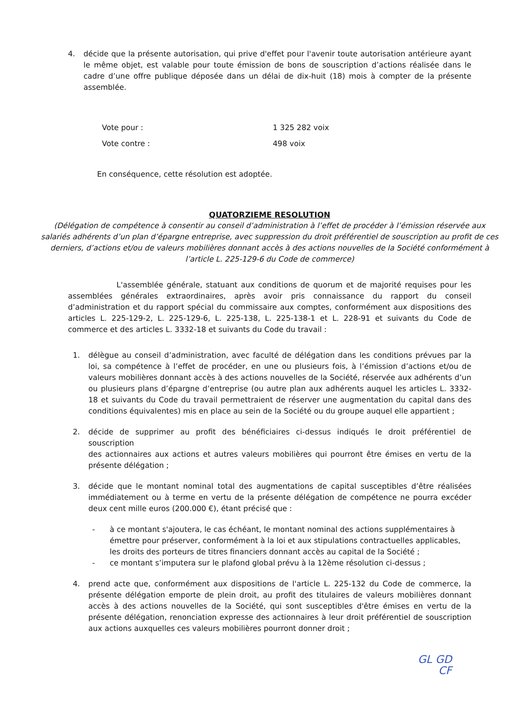4. décide que la présente autorisation, qui prive d'effet pour l'avenir toute autorisation antérieure ayant le même objet, est valable pour toute émission de bons de souscription d’actions réalisée dans le cadre d’une offre publique déposée dans un délai de dix-huit (18) mois à compter de la présente assemblée.
Vote pour : 1 325 282 voix
Vote contre : 498 voix
En conséquence, cette résolution est adoptée.
QUATORZIEME RESOLUTION
(Délégation de compétence à consentir au conseil d’administration à l’effet de procéder à l’émission réservée aux salariés adhérents d’un plan d’épargne entreprise, avec suppression du droit préférentiel de souscription au profit de ces derniers, d’actions et/ou de valeurs mobilières donnant accès à des actions nouvelles de la Société conformément à l’article L. 225-129-6 du Code de commerce)
L'assemblée générale, statuant aux conditions de quorum et de majorité requises pour les assemblées générales extraordinaires, après avoir pris connaissance du rapport du conseil d’administration et du rapport spécial du commissaire aux comptes, conformément aux dispositions des articles L. 225-129-2, L. 225-129-6, L. 225-138, L. 225-138-1 et L. 228-91 et suivants du Code de commerce et des articles L. 3332-18 et suivants du Code du travail :
1. délègue au conseil d’administration, avec faculté de délégation dans les conditions prévues par la loi, sa compétence à l’effet de procéder, en une ou plusieurs fois, à l’émission d’actions et/ou de valeurs mobilières donnant accès à des actions nouvelles de la Société, réservée aux adhérents d’un ou plusieurs plans d’épargne d’entreprise (ou autre plan aux adhérents auquel les articles L. 3332-18 et suivants du Code du travail permettraient de réserver une augmentation du capital dans des conditions équivalentes) mis en place au sein de la Société ou du groupe auquel elle appartient ;
2. décide de supprimer au profit des bénéficiaires ci-dessus indiqués le droit préférentiel de souscription
des actionnaires aux actions et autres valeurs mobilières qui pourront être émises en vertu de la présente délégation ;
3. décide que le montant nominal total des augmentations de capital susceptibles d’être réalisées immédiatement ou à terme en vertu de la présente délégation de compétence ne pourra excéder deux cent mille euros (200.000 €), étant précisé que :
- à ce montant s'ajoutera, le cas échéant, le montant nominal des actions supplémentaires à émettre pour préserver, conformément à la loi et aux stipulations contractuelles applicables, les droits des porteurs de titres financiers donnant accès au capital de la Société ;
- ce montant s’imputera sur le plafond global prévu à la 12ème résolution ci-dessus ;
4. prend acte que, conformément aux dispositions de l'article L. 225-132 du Code de commerce, la présente délégation emporte de plein droit, au profit des titulaires de valeurs mobilières donnant accès à des actions nouvelles de la Société, qui sont susceptibles d'être émises en vertu de la présente délégation, renonciation expresse des actionnaires à leur droit préférentiel de souscription aux actions auxquelles ces valeurs mobilières pourront donner droit ;
GL GD
CF